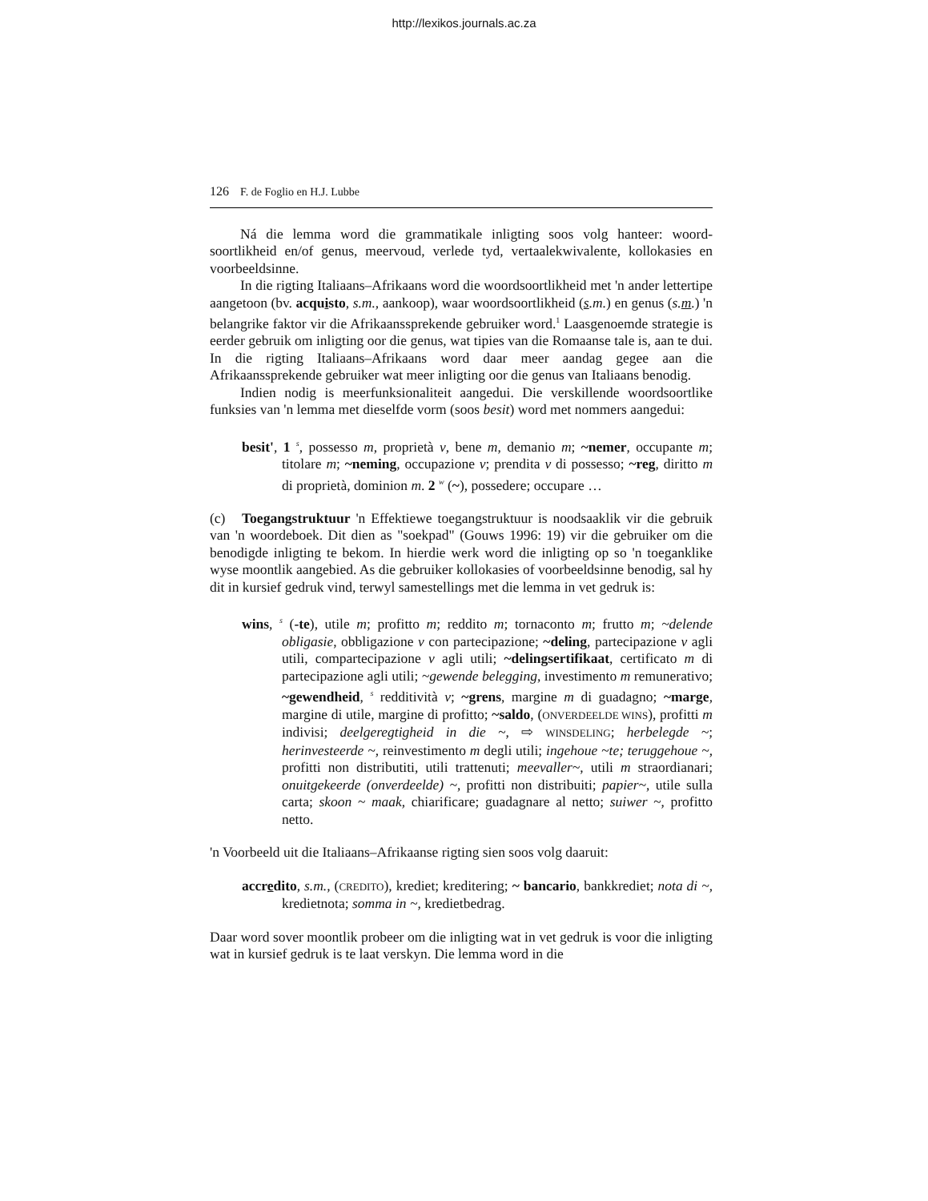http://lexikos.journals.ac.za
126 F. de Foglio en H.J. Lubbe
Ná die lemma word die grammatikale inligting soos volg hanteer: woord­soortlikheid en/of genus, meervoud, verlede tyd, vertaalekwivalente, kolloka­sies en voorbeeldsinne.
In die rigting Italiaans–Afrikaans word die woordsoortlikheid met 'n ander lettertipe aangetoon (bv. acquisto, s.m., aankoop), waar woordsoortlik­heid (s.m.) en genus (s.m.) 'n belangrike faktor vir die Afrikaanssprekende gebruiker word.<sup>1</sup> Laasgenoemde strategie is eerder gebruik om inligting oor die genus, wat tipies van die Romaanse tale is, aan te dui. In die rigting Itali­aans–Afrikaans word daar meer aandag gegee aan die Afrikaanssprekende gebruiker wat meer inligting oor die genus van Italiaans benodig.
Indien nodig is meerfunksionaliteit aangedui. Die verskillende woord­soortlike funksies van 'n lemma met dieselfde vorm (soos besit) word met nom­mers aangedui:
besit', 1 <sup>s</sup>, possesso m, proprietà v, bene m, demanio m; ~nemer, occupante m; titolare m; ~neming, occupazione v; prendita v di possesso; ~reg, diritto m di proprietà, dominion m. 2 <sup>w</sup> (~), possedere; occupare …
(c) Toegangstruktuur 'n Effektiewe toegangstruktuur is noodsaaklik vir die gebruik van 'n woordeboek. Dit dien as "soekpad" (Gouws 1996: 19) vir die gebruiker om die benodigde inligting te bekom. In hierdie werk word die inligting op so 'n toeganklike wyse moontlik aangebied. As die gebruiker kol­lokasies of voorbeeldsinne benodig, sal hy dit in kursief gedruk vind, terwyl samestellings met die lemma in vet gedruk is:
wins, <sup>s</sup> (-te), utile m; profitto m; reddito m; tornaconto m; frutto m; ~delende obligasie, obbligazione v con partecipazione; ~deling, partecipazione v agli utili, compartecipazione v agli utili; ~delingsertifikaat, certi­ficato m di partecipazione agli utili; ~gewende belegging, investi­mento m remunerativo; ~gewendheid, <sup>s</sup> redditività v; ~grens, mar­gine m di guadagno; ~marge, margine di utile, margine di profitto; ~saldo, (ONVERDEELDE WINS), profitti m indivisi; deelgeregtigheid in die ~, ⇨ WINSDELING; herbelegde ~; herinvesteerde ~, reinvestimento m degli utili; ingehoue ~te; teruggehoue ~, profitti non distributiti, utili trattenuti; meevaller~, utili m straordianari; onuitgekeerde (onver­deelde) ~, profitti non distribuiti; papier~, utile sulla carta; skoon ~ maak, chiarificare; guadagnare al netto; suiwer ~, profitto netto.
'n Voorbeeld uit die Italiaans–Afrikaanse rigting sien soos volg daaruit:
accredito, s.m., (CREDITO), krediet; kreditering; ~ bancario, bankkrediet; nota di ~, kredietnota; somma in ~, kredietbedrag.
Daar word sover moontlik probeer om die inligting wat in vet gedruk is voor die inligting wat in kursief gedruk is te laat verskyn. Die lemma word in die